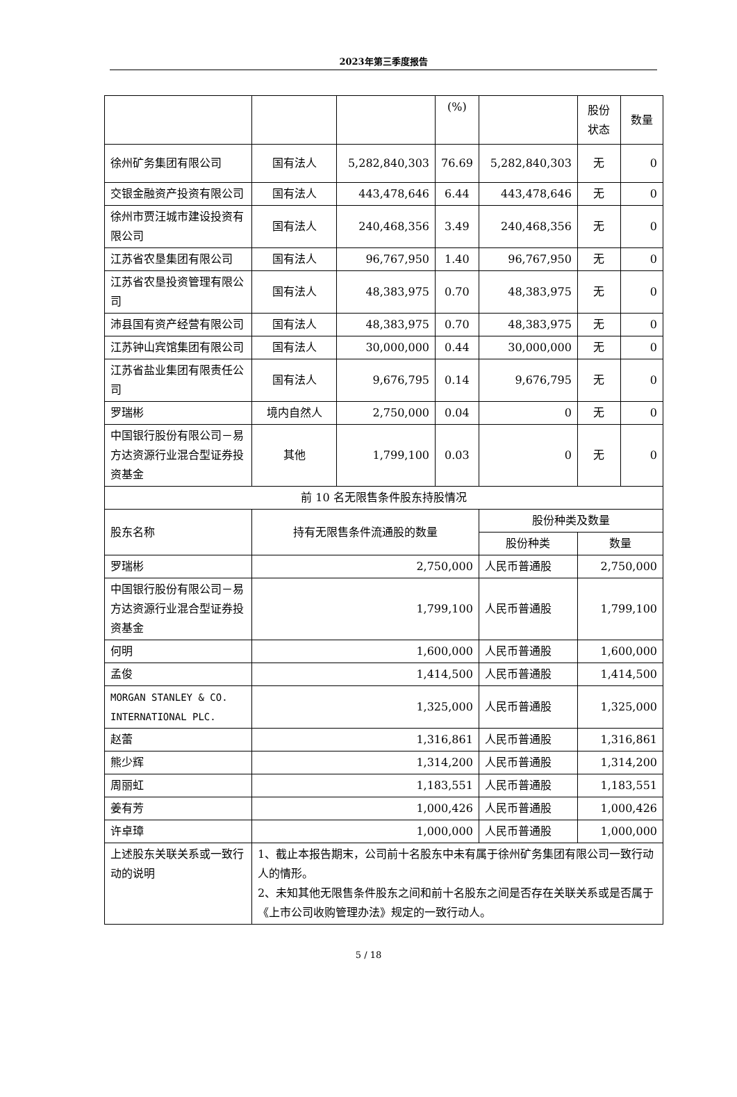2023年第三季度报告
| | | | (%) | | 股份 状态 | 数量 |
| 徐州矿务集团有限公司 | 国有法人 | 5,282,840,303 | 76.69 | 5,282,840,303 | 无 | 0 |
| 交银金融资产投资有限公司 | 国有法人 | 443,478,646 | 6.44 | 443,478,646 | 无 | 0 |
| 徐州市贾汪城市建设投资有限公司 | 国有法人 | 240,468,356 | 3.49 | 240,468,356 | 无 | 0 |
| 江苏省农垦集团有限公司 | 国有法人 | 96,767,950 | 1.40 | 96,767,950 | 无 | 0 |
| 江苏省农垦投资管理有限公司 | 国有法人 | 48,383,975 | 0.70 | 48,383,975 | 无 | 0 |
| 沛县国有资产经营有限公司 | 国有法人 | 48,383,975 | 0.70 | 48,383,975 | 无 | 0 |
| 江苏钟山宾馆集团有限公司 | 国有法人 | 30,000,000 | 0.44 | 30,000,000 | 无 | 0 |
| 江苏省盐业集团有限责任公司 | 国有法人 | 9,676,795 | 0.14 | 9,676,795 | 无 | 0 |
| 罗瑞彬 | 境内自然人 | 2,750,000 | 0.04 | 0 | 无 | 0 |
| 中国银行股份有限公司－易方达资源行业混合型证券投资基金 | 其他 | 1,799,100 | 0.03 | 0 | 无 | 0 |
| 前 10 名无限售条件股东持股情况 | | | | | | |
| 股东名称 | 持有无限售条件流通股的数量 | | | 股份种类及数量 | | |
| | | | | 股份种类 | 数量 | |
| 罗瑞彬 | 2,750,000 | | | 人民币普通股 | 2,750,000 | |
| 中国银行股份有限公司－易方达资源行业混合型证券投资基金 | 1,799,100 | | | 人民币普通股 | 1,799,100 | |
| 何明 | 1,600,000 | | | 人民币普通股 | 1,600,000 | |
| 孟俊 | 1,414,500 | | | 人民币普通股 | 1,414,500 | |
| MORGAN STANLEY & CO. INTERNATIONAL PLC. | 1,325,000 | | | 人民币普通股 | 1,325,000 | |
| 赵蕾 | 1,316,861 | | | 人民币普通股 | 1,316,861 | |
| 熊少辉 | 1,314,200 | | | 人民币普通股 | 1,314,200 | |
| 周丽虹 | 1,183,551 | | | 人民币普通股 | 1,183,551 | |
| 姜有芳 | 1,000,426 | | | 人民币普通股 | 1,000,426 | |
| 许卓璋 | 1,000,000 | | | 人民币普通股 | 1,000,000 | |
| 上述股东关联关系或一致行动的说明 | 1、截止本报告期末，公司前十名股东中未有属于徐州矿务集团有限公司一致行动人的情形。 2、未知其他无限售条件股东之间和前十名股东之间是否存在关联关系或是否属于《上市公司收购管理办法》规定的一致行动人。 | | | | | |
5 / 18